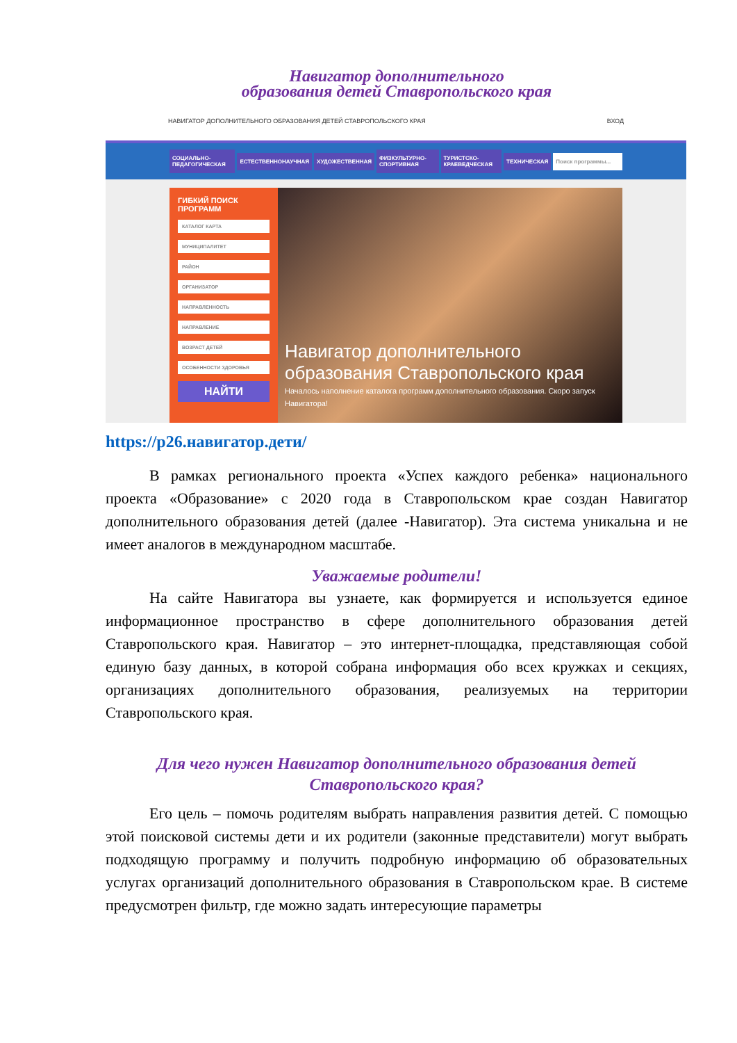Навигатор дополнительного
образования детей Ставропольского края
НАВИГАТОР ДОПОЛНИТЕЛЬНОГО ОБРАЗОВАНИЯ ДЕТЕЙ СТАВРОПОЛЬСКОГО КРАЯ ВХОД
СОЦИАЛЬНО-ПЕДАГОГИЧЕСКАЯ ЕСТЕСТВЕННОНАУЧНАЯ ХУДОЖЕСТВЕННАЯ ФИЗКУЛЬТУРНО-СПОРТИВНАЯ ТУРИСТСКО-КРАЕВЕДЧЕСКАЯ ТЕХНИЧЕСКАЯ Поиск программы...
ГИБКИЙ ПОИСК ПРОГРАММ
КАТАЛОГ КАРТА
МУНИЦИПАЛИТЕТ
РАЙОН
ОРГАНИЗАТОР
НАПРАВЛЕННОСТЬ
НАПРАВЛЕНИЕ
ВОЗРАСТ ДЕТЕЙ
ОСОБЕННОСТИ ЗДОРОВЬЯ
НАЙТИ
Навигатор дополнительного образования Ставропольского края
Началось наполнение каталога программ дополнительного образования. Скоро запуск Навигатора!
https://р26.навигатор.дети/
В рамках регионального проекта «Успех каждого ребенка» национального проекта «Образование» с 2020 года в Ставропольском крае создан Навигатор дополнительного образования детей (далее -Навигатор). Эта система уникальна и не имеет аналогов в международном масштабе.
Уважаемые родители!
На сайте Навигатора вы узнаете, как формируется и используется единое информационное пространство в сфере дополнительного образования детей Ставропольского края. Навигатор – это интернет-площадка, представляющая собой единую базу данных, в которой собрана информация обо всех кружках и секциях, организациях дополнительного образования, реализуемых на территории Ставропольского края.
Для чего нужен Навигатор дополнительного образования детей
Ставропольского края?
Его цель – помочь родителям выбрать направления развития детей. С помощью этой поисковой системы дети и их родители (законные представители) могут выбрать подходящую программу и получить подробную информацию об образовательных услугах организаций дополнительного образования в Ставропольском крае. В системе предусмотрен фильтр, где можно задать интересующие параметры